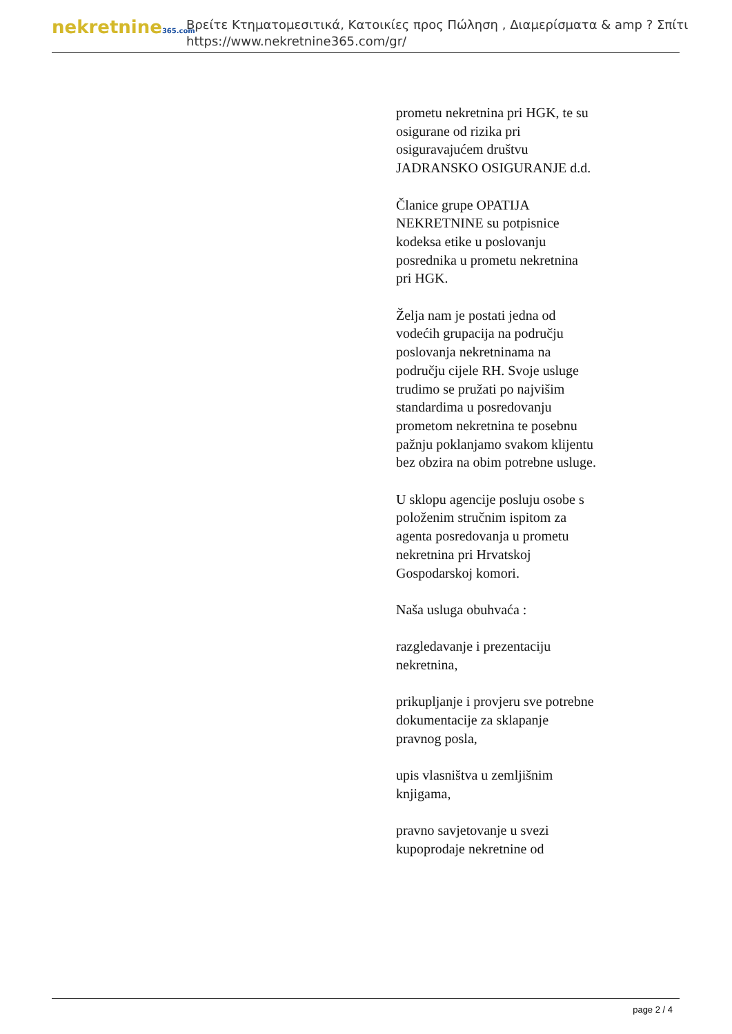nekretnine365.com
Βρείτε Κτηματομεσιτικά, Κατοικίες προς Πώληση , Διαμερίσματα & amp ? Σπίτι
https://www.nekretnine365.com/gr/
prometu nekretnina pri HGK, te su osigurane od rizika pri osiguravajućem društvu JADRANSKO OSIGURANJE d.d.
Članice grupe OPATIJA NEKRETNINE su potpisnice kodeksa etike u poslovanju posrednika u prometu nekretnina pri HGK.
Želja nam je postati jedna od vodećih grupacija na području poslovanja nekretninama na području cijele RH. Svoje usluge trudimo se pružati po najvišim standardima u posredovanju prometom nekretnina te posebnu pažnju poklanjamo svakom klijentu bez obzira na obim potrebne usluge.
U sklopu agencije posluju osobe s položenim stručnim ispitom za agenta posredovanja u prometu nekretnina pri Hrvatskoj Gospodarskoj komori.
Naša usluga obuhvaća :
razgledavanje i prezentaciju nekretnina,
prikupljanje i provjeru sve potrebne dokumentacije za sklapanje pravnog posla,
upis vlasništva u zemljišnim knjigama,
pravno savjetovanje u svezi kupoprodaje nekretnine od
page 2 / 4